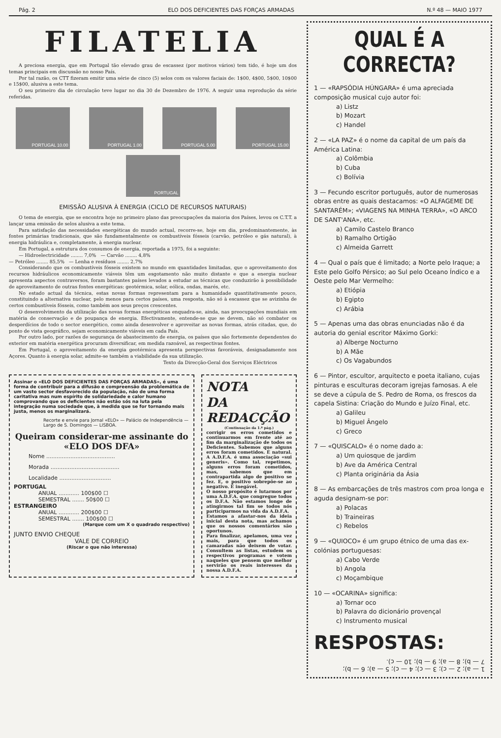Pág. 2 ELO DOS DEFICIENTES DAS FORÇAS ARMADAS N.º 48 — MAIO 1977
FILATELIA
A preciosa energia, que em Portugal tão elevado grau de escassez (por motivos vários) tem tido, é hoje um dos temas principais em discussão no nosso País.
Por tal razão, os CTT fizeram emitir uma série de cinco (5) selos com os valores faciais de: 1$00, 4$00, 5$00, 10$00 e 15$00, alusiva a este tema.
O seu primeiro dia de circulação teve lugar no dia 30 de Dezembro de 1976. A seguir uma reprodução da série referidas.
PORTUGAL 10.00
PORTUGAL 1.00
PORTUGAL 5.00
PORTUGAL 15.00
PORTUGAL
EMISSÃO ALUSIVA À ENERGIA (CICLO DE RECURSOS NATURAIS)
O tema de energia, que se encontra hoje no primeiro plano das preocupações da maioria dos Países, levou os C.T.T. a lançar uma emissão de selos alusiva a este tema.
Para satisfação das necessidades energéticas do mundo actual, recorre-se, hoje em dia, predominantemente, às fontes primárias tradicionais, que são fundamentalmente os combustíveis fósseis (carvão, petróleo e gás natural), à energia hidráulica e, completamente, à energia nuclear.
Em Portugal, a estrutura dos consumos de energia, reportada a 1975, foi a seguinte:
— Hidroelectricidade ........ 7,0% — Carvão ........ 4,8%
— Petróleo ........ 85,5% — Lenha e resíduos ........ 2,7%
Considerando que os combustíveis fósseis existem no mundo em quantidades limitadas, que o aproveitamento dos recursos hidráulicos economicamente viáveis têm um esgotamento não muito distante e que a energia nuclear apresenta aspectos contraversos, foram bastantes países levados a estudar as técnicas que conduzirão à possibilidade de aproveitamento de outras fontes energéticas: geotérmica, solar, eólica, ondas, marés, etc.
No estado actual da técnica, estas novas formas representam para a humanidade quantitativamente pouco, constituindo a alternativa nuclear, pelo menos para certos países, uma resposta, não só à escassez que se avizinha de certos combustíveis fósseis, como também aos seus preços crescentes.
O desenvolvimento da utilização das novas formas energéticas enquadra-se, ainda, nas preocupações mundiais em matéria de conservação e de poupança de energia. Efectivamente, entende-se que se devem, não só combater os desperdícios de todo o sector energético, como ainda desenvolver e aproveitar as novas formas, atrás citadas, que, do ponto de vista geográfico, sejam economicamente viáveis em cada País.
Por outro lado, por razões de segurança de abastecimento de energia, os países que são fortemente dependentes do exterior em matéria energética procuram diversificar, em medida razoável, as respectivas fontes.
Em Portugal, o aproveitamento da energia geotérmica apresenta perspectivas favoráveis, designadamente nos Açores. Quanto à energia solar, admite-se também a viabilidade da sua utilização.
Texto da Direcção-Geral dos Serviços Eléctricos
Assinar o «ELO DOS DEFICIENTES DAS FORÇAS ARMADAS», é uma forma de contribuir para a difusão e compreensão da problemática de um vasto sector desfavorecido da população, não de uma forma caritativa mas num espírito de solidariedade e calor humano comprovando que os deficientes não estão sós na luta pela integração numa sociedade que, à medida que se for tornando mais justa, menos os marginalizará.
Recorte e envie para Jornal «ELO» — Palácio de Independência — Largo de S. Domingos — LISBOA.
Queiram considerar-me assinante do «ELO DOS DFA»
Nome ........................................
Morada ........................................
Localidade ..............................
PORTUGAL
ANUAL ............ 100$00 ☐
SEMESTRAL ....... 50$00 ☐
ESTRANGEIRO
ANUAL ............ 200$00 ☐
SEMESTRAL ....... 100$00 ☐
(Marque com um X o quadrado respectivo)
JUNTO ENVIO CHEQUE
VALE DE CORREIO
(Riscar o que não interessa)
NOTA
DA
REDACÇÃO
(Continuação da 1.ª pág.)
corrigir os erros cometidos e continuarmos em frente até ao fim da marginalização de todos os Deficientes. Sabemos que alguns erros foram cometidos. É natural. A A.D.F.A. é uma associação «sui generis». Como tal, repetimos, alguns erros foram cometidos, mas, sabemos que em contrapartida algo de positivo se fez. E, o positivo sobrepõe-se ao negativo. É inegável.
O nosso propósito é lutarmos por uma A.D.F.A. que congregue todos os D.F.A. Não estamos longe de atingirmos tal fim se todos nós participarmos na vida da A.D.F.A.
Estamos a afastar-nos da ideia inicial desta nota, mas achamos que os nossos comentários são oportunos.
Para finalizar, apelamos, uma vez mais, para que todos os camaradas não deixem de votar. Consultem as listas, estudem os respectivos programas e votem naqueles que pensem que melhor servirão os reais interesses da nossa A.D.F.A.
QUAL É A CORRECTA?
1 — «RAPSÓDIA HÚNGARA» é uma apreciada composição musical cujo autor foi:
a) Listz
b) Mozart
c) Handel
2 — «LA PAZ» é o nome da capital de um país da América Latina:
a) Colômbia
b) Cuba
c) Bolívia
3 — Fecundo escritor português, autor de numerosas obras entre as quais destacamos: «O ALFAGEME DE SANTARÉM»; «VIAGENS NA MINHA TERRA», «O ARCO DE SANT'ANA», etc.
a) Camilo Castelo Branco
b) Ramalho Ortigão
c) Almeida Garrett
4 — Qual o país que é limitado; a Norte pelo Iraque; a Este pelo Golfo Pérsico; ao Sul pelo Oceano Índico e a Oeste pelo Mar Vermelho:
a) Etiópia
b) Egipto
c) Arábia
5 — Apenas uma das obras enunciadas não é da autoria do genial escritor Máximo Gorki:
a) Alberge Nocturno
b) A Mãe
c) Os Vagabundos
6 — Pintor, escultor, arquitecto e poeta italiano, cujas pinturas e esculturas decoram igrejas famosas. A ele se deve a cúpula de S. Pedro de Roma, os frescos da capela Sistina: Criação do Mundo e Juízo Final, etc.
a) Galileu
b) Miguel Ângelo
c) Greco
7 — «QUISCALO» é o nome dado a:
a) Um quiosque de jardim
b) Ave da América Central
c) Planta originária da Ásia
8 — As embarcações de três mastros com proa longa e aguda designam-se por:
a) Polacas
b) Traineiras
c) Rebelos
9 — «QUIOCO» é um grupo étnico de uma das ex-colónias portuguesas:
a) Cabo Verde
b) Angola
c) Moçambique
10 — «OCARINA» significa:
a) Tornar oco
b) Palavra do dicionário provençal
c) Instrumento musical
RESPOSTAS:
1 — a); 2 — c); 3 — c); 4 — c); 5 — a); 6 — b);
7 — b); 8 — a); 9 — b); 10 — c).